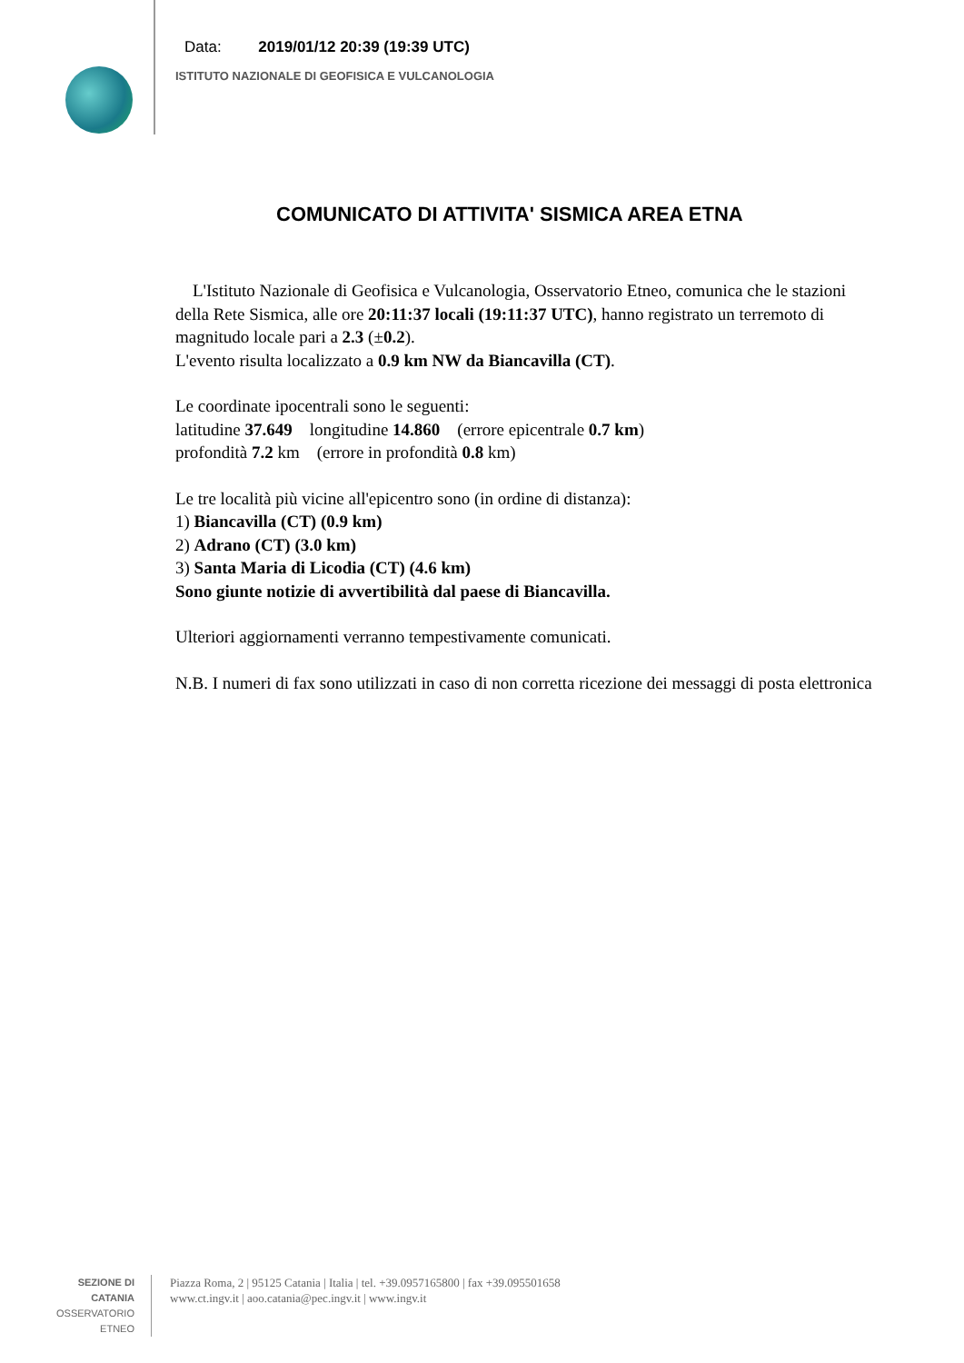Data: 2019/01/12 20:39 (19:39 UTC)
ISTITUTO NAZIONALE DI GEOFISICA E VULCANOLOGIA
COMUNICATO DI ATTIVITA' SISMICA AREA ETNA
L'Istituto Nazionale di Geofisica e Vulcanologia, Osservatorio Etneo, comunica che le stazioni della Rete Sismica, alle ore 20:11:37 locali (19:11:37 UTC), hanno registrato un terremoto di magnitudo locale pari a 2.3 (±0.2).
L'evento risulta localizzato a 0.9 km NW da Biancavilla (CT).
Le coordinate ipocentrali sono le seguenti:
latitudine 37.649 longitudine 14.860 (errore epicentrale 0.7 km)
profondità 7.2 km (errore in profondità 0.8 km)
Le tre località più vicine all'epicentro sono (in ordine di distanza):
1) Biancavilla (CT) (0.9 km)
2) Adrano (CT) (3.0 km)
3) Santa Maria di Licodia (CT) (4.6 km)
Sono giunte notizie di avvertibilità dal paese di Biancavilla.
Ulteriori aggiornamenti verranno tempestivamente comunicati.
N.B. I numeri di fax sono utilizzati in caso di non corretta ricezione dei messaggi di posta elettronica
SEZIONE DI CATANIA
OSSERVATORIO ETNEO
Piazza Roma, 2 | 95125 Catania | Italia | tel. +39.0957165800 | fax +39.095501658
www.ct.ingv.it | aoo.catania@pec.ingv.it | www.ingv.it